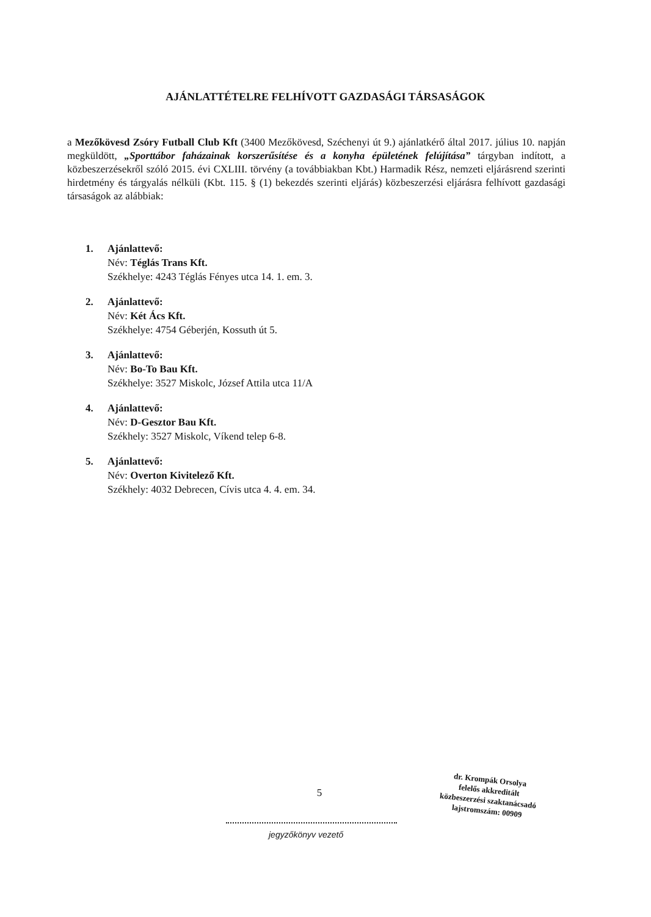AJÁNLATTÉTELRE FELHÍVOTT GAZDASÁGI TÁRSASÁGOK
a Mezőkövesd Zsóry Futball Club Kft (3400 Mezőkövesd, Széchenyi út 9.) ajánlatkérő által 2017. július 10. napján megküldött, „Sporttábor faházainak korszerűsítése és a konyha épületének felújítása” tárgyban indított, a közbeszerzésekről szóló 2015. évi CXLIII. törvény (a továbbiakban Kbt.) Harmadik Rész, nemzeti eljárásrend szerinti hirdetmény és tárgyalás nélküli (Kbt. 115. § (1) bekezdés szerinti eljárás) közbeszerzési eljárásra felhívott gazdasági társaságok az alábbiak:
1. Ajánlattevő:
Név: Téglás Trans Kft.
Székhelye: 4243 Téglás Fényes utca 14. 1. em. 3.
2. Ajánlattevő:
Név: Két Ács Kft.
Székhelye: 4754 Géberjén, Kossuth út 5.
3. Ajánlattevő:
Név: Bo-To Bau Kft.
Székhelye: 3527 Miskolc, József Attila utca 11/A
4. Ajánlattevő:
Név: D-Gesztor Bau Kft.
Székhely: 3527 Miskolc, Víkend telep 6-8.
5. Ajánlattevő:
Név: Overton Kivitelező Kft.
Székhely: 4032 Debrecen, Cívis utca 4. 4. em. 34.
5
jegyzőkönyv vezető
dr. Krompák Orsolya
felelős akkreditált
közbeszerzési szaktanácsadó
lajstromszám: 00909